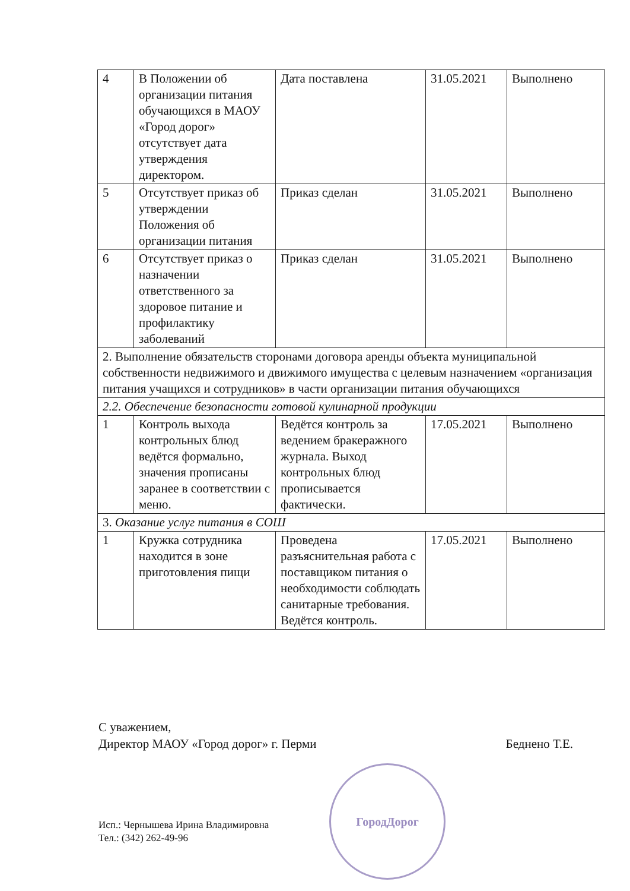| 4 | В Положении об организации питания обучающихся в МАОУ «Город дорог» отсутствует дата утверждения директором. | Дата поставлена | 31.05.2021 | Выполнено |
| 5 | Отсутствует приказ об утверждении Положения об организации питания | Приказ сделан | 31.05.2021 | Выполнено |
| 6 | Отсутствует приказ о назначении ответственного за здоровое питание и профилактику заболеваний | Приказ сделан | 31.05.2021 | Выполнено |
| 2. Выполнение обязательств сторонами договора аренды объекта муниципальной собственности недвижимого и движимого имущества с целевым назначением «организация питания учащихся и сотрудников» в части организации питания обучающихся | | | | |
| 2.2. Обеспечение безопасности готовой кулинарной продукции | | | | |
| 1 | Контроль выхода контрольных блюд ведётся формально, значения прописаны заранее в соответствии с меню. | Ведётся контроль за ведением бракеражного журнала. Выход контрольных блюд прописывается фактически. | 17.05.2021 | Выполнено |
| 3. Оказание услуг питания в СОШ | | | | |
| 1 | Кружка сотрудника находится в зоне приготовления пищи | Проведена разъяснительная работа с поставщиком питания о необходимости соблюдать санитарные требования. Ведётся контроль. | 17.05.2021 | Выполнено |
С уважением,
Директор МАОУ «Город дорог» г. Перми Беднено Т.Е.
ГородДорог
Исп.: Чернышева Ирина Владимировна
Тел.: (342) 262-49-96